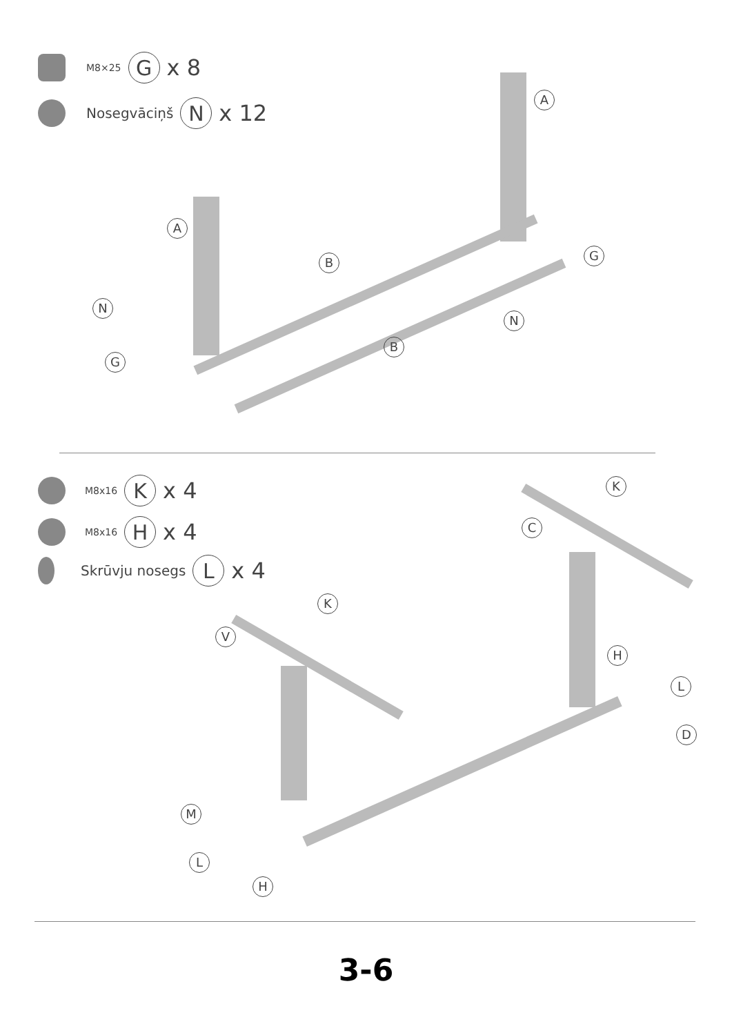M8×25 G x 8
Nosegvāciņš N x 12
A
A
B
B
N
N
G
G
M8x16 K x 4
M8x16 H x 4
Skrūvju nosegs L x 4
K
K
C
V
H
L
D
M
L
H
3-6